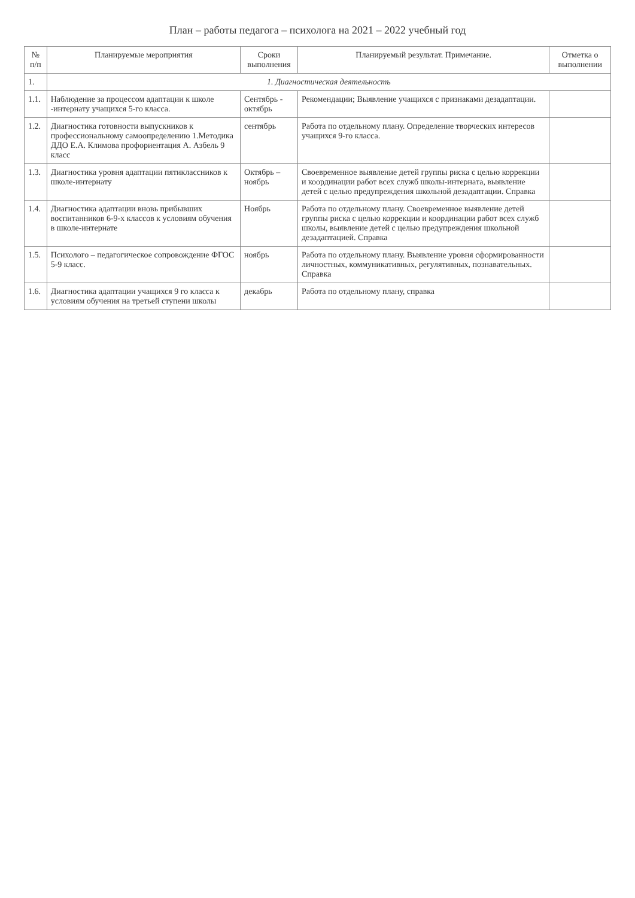План – работы педагога – психолога на 2021 – 2022 учебный год
| № п/п | Планируемые мероприятия | Сроки выполнения | Планируемый результат. Примечание. | Отметка о выполнении |
| --- | --- | --- | --- | --- |
| 1. | 1. Диагностическая деятельность | | | |
| 1.1. | Наблюдение за процессом адаптации к школе -интернату учащихся 5-го класса. | Сентябрь - октябрь | Рекомендации; Выявление учащихся с признаками дезадаптации. | |
| 1.2. | Диагностика готовности выпускников к профессиональному самоопределению 1.Методика ДДО Е.А. Климова профориентация А. Азбель 9 класс | сентябрь | Работа по отдельному плану. Определение творческих интересов учащихся 9-го класса. | |
| 1.3. | Диагностика уровня адаптации пятиклассников к школе-интернату | Октябрь – ноябрь | Своевременное выявление детей группы риска с целью коррекции и координации работ всех служб школы-интерната, выявление детей с целью предупреждения школьной дезадаптации. Справка | |
| 1.4. | Диагностика адаптации вновь прибывших воспитанников 6-9-х классов к условиям обучения в школе-интернате | Ноябрь | Работа по отдельному плану. Своевременное выявление детей группы риска с целью коррекции и координации работ всех служб школы, выявление детей с целью предупреждения школьной дезадаптацией. Справка | |
| 1.5. | Психолого – педагогическое сопровождение ФГОС 5-9 класс. | ноябрь | Работа по отдельному плану. Выявление уровня сформированности личностных, коммуникативных, регулятивных, познавательных. Справка | |
| 1.6. | Диагностика адаптации учащихся 9 го класса к условиям обучения на третьей ступени школы | декабрь | Работа по отдельному плану, справка | |